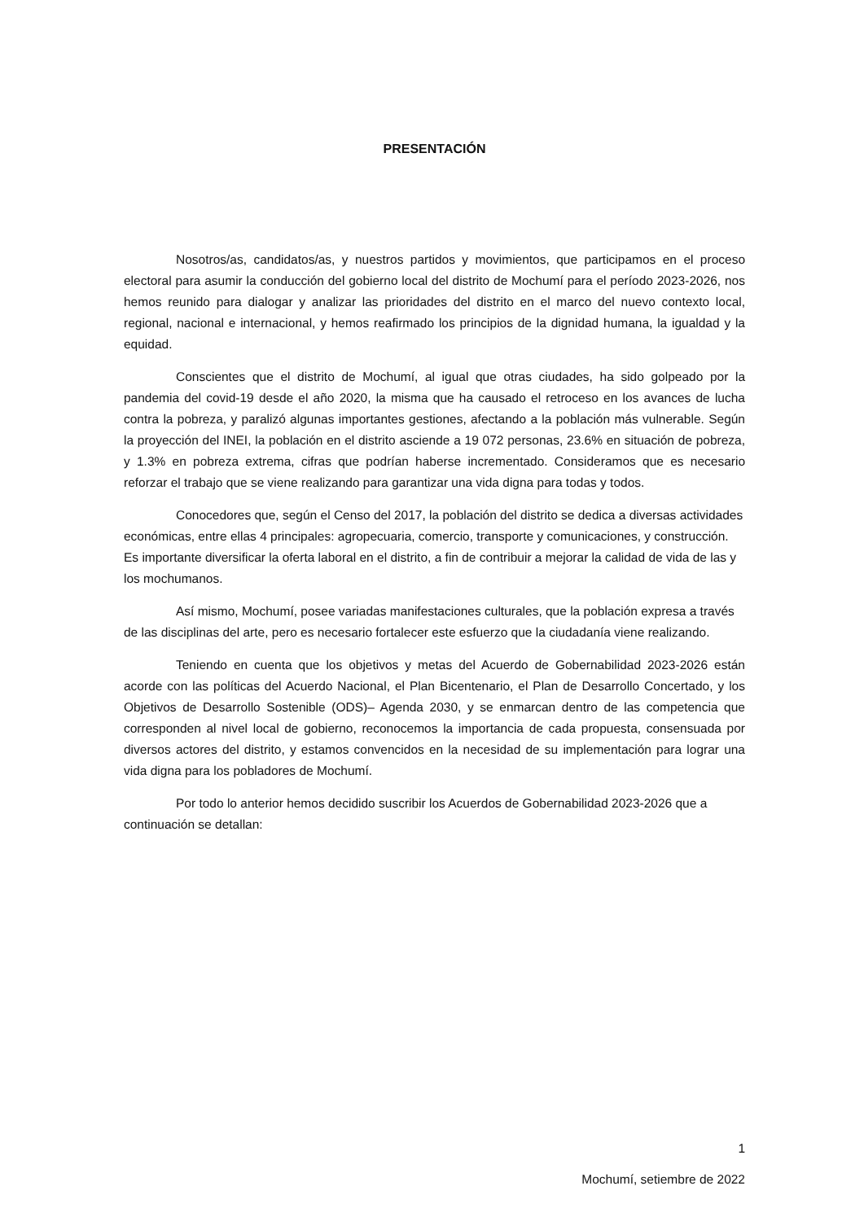PRESENTACIÓN
Nosotros/as, candidatos/as, y nuestros partidos y movimientos, que participamos en el proceso electoral para asumir la conducción del gobierno local del distrito de Mochumí para el período 2023-2026, nos hemos reunido para dialogar y analizar las prioridades del distrito en el marco del nuevo contexto local, regional, nacional e internacional, y hemos reafirmado los principios de la dignidad humana, la igualdad y la equidad.
Conscientes que el distrito de Mochumí, al igual que otras ciudades, ha sido golpeado por la pandemia del covid-19 desde el año 2020, la misma que ha causado el retroceso en los avances de lucha contra la pobreza, y paralizó algunas importantes gestiones, afectando a la población más vulnerable. Según la proyección del INEI, la población en el distrito asciende a 19 072 personas, 23.6% en situación de pobreza, y 1.3% en pobreza extrema, cifras que podrían haberse incrementado. Consideramos que es necesario reforzar el trabajo que se viene realizando para garantizar una vida digna para todas y todos.
Conocedores que, según el Censo del 2017, la población del distrito se dedica a diversas actividades económicas, entre ellas 4 principales: agropecuaria, comercio, transporte y comunicaciones, y construcción. Es importante diversificar la oferta laboral en el distrito, a fin de contribuir a mejorar la calidad de vida de las y los mochumanos.
Así mismo, Mochumí, posee variadas manifestaciones culturales, que la población expresa a través de las disciplinas del arte, pero es necesario fortalecer este esfuerzo que la ciudadanía viene realizando.
Teniendo en cuenta que los objetivos y metas del Acuerdo de Gobernabilidad 2023-2026 están acorde con las políticas del Acuerdo Nacional, el Plan Bicentenario, el Plan de Desarrollo Concertado, y los Objetivos de Desarrollo Sostenible (ODS)– Agenda 2030, y se enmarcan dentro de las competencia que corresponden al nivel local de gobierno, reconocemos la importancia de cada propuesta, consensuada por diversos actores del distrito, y estamos convencidos en la necesidad de su implementación para lograr una vida digna para los pobladores de Mochumí.
Por todo lo anterior hemos decidido suscribir los Acuerdos de Gobernabilidad 2023-2026 que a continuación se detallan:
Mochumí, setiembre de 2022
1